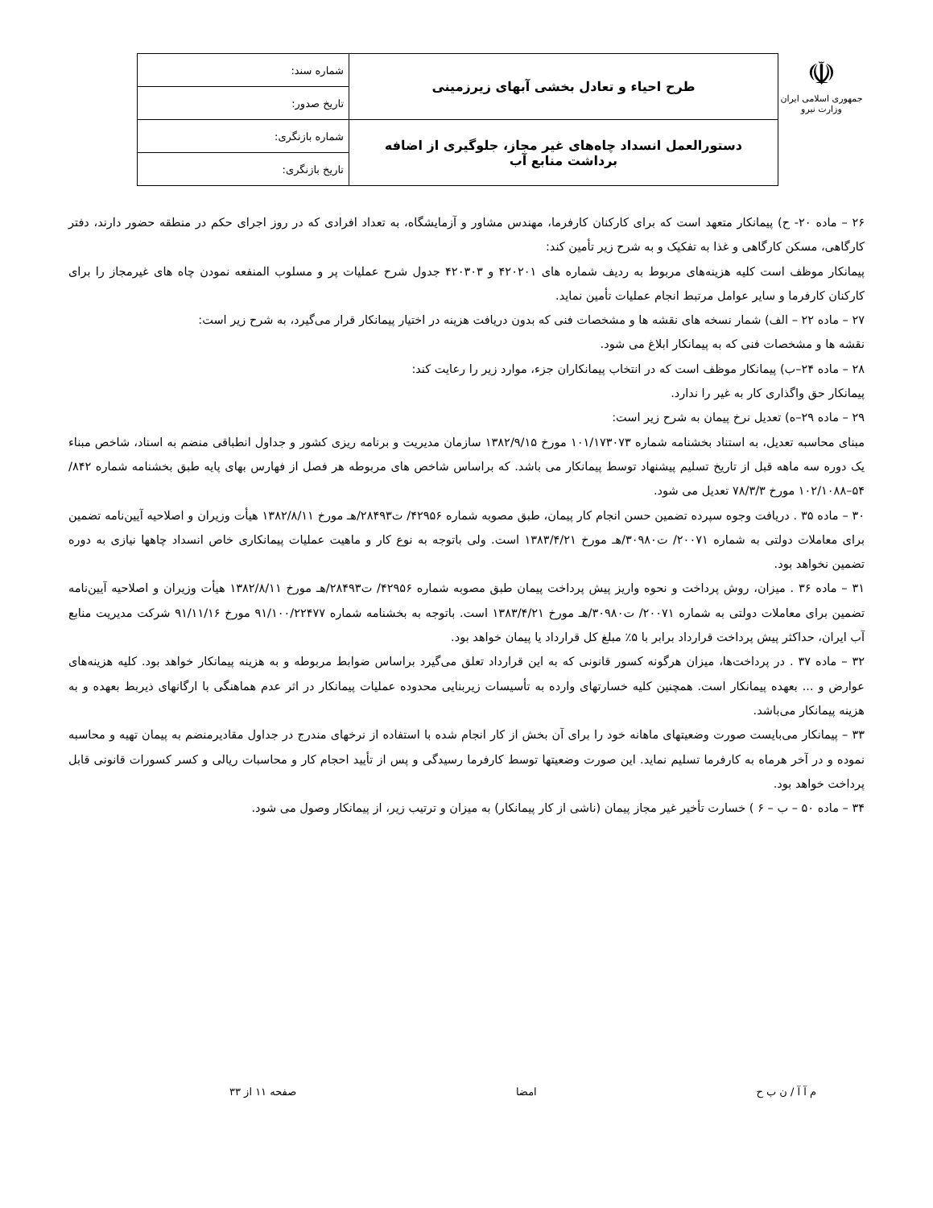☫
جمهوری اسلامی ایران
وزارت نیرو
| طرح احیاء و تعادل بخشی آبهای زیرزمینی | شماره سند: |
| | تاریخ صدور: |
| دستورالعمل انسداد چاه‌های غیر مجاز، جلوگیری از اضافه برداشت منابع آب | شماره بازنگری: |
| | تاریخ بازنگری: |
۲۶ – ماده ۲۰- ح) پیمانکار متعهد است که برای کارکنان کارفرما، مهندس مشاور و آزمایشگاه، به تعداد افرادی که در روز اجرای حکم در منطقه حضور دارند، دفتر کارگاهی، مسکن کارگاهی و غذا به تفکیک و به شرح زیر تأمین کند:
پیمانکار موظف است کلیه هزینه‌های مربوط به ردیف شماره های ۴۲۰۲۰۱ و ۴۲۰۳۰۳ جدول شرح عملیات پر و مسلوب المنفعه نمودن چاه های غیرمجاز را برای کارکنان کارفرما و سایر عوامل مرتبط انجام عملیات تأمین نماید.
۲۷ – ماده ۲۲ – الف) شمار نسخه های نقشه ها و مشخصات فنی که بدون دریافت هزینه در اختیار پیمانکار قرار می‌گیرد، به شرح زیر است:
نقشه ها و مشخصات فنی که به پیمانکار ابلاغ می شود.
۲۸ – ماده ۲۴–ب) پیمانکار موظف است که در انتخاب پیمانکاران جزء، موارد زیر را رعایت کند:
پیمانکار حق واگذاری کار به غیر را ندارد.
۲۹ – ماده ۲۹–ه) تعدیل نرخ پیمان به شرح زیر است:
مبنای محاسبه تعدیل، به استناد بخشنامه شماره ۱۰۱/۱۷۳۰۷۳ مورخ ۱۳۸۲/۹/۱۵ سازمان مدیریت و برنامه ریزی کشور و جداول انطباقی منضم به اسناد، شاخص مبناء یک دوره سه ماهه قبل از تاریخ تسلیم پیشنهاد توسط پیمانکار می باشد. که براساس شاخص های مربوطه هر فصل از فهارس بهای پایه طبق بخشنامه شماره ۸۴۲/ ۵۴–۱۰۲/۱۰۸۸ مورخ ۷۸/۳/۳ تعدیل می شود.
۳۰ – ماده ۳۵ . دریافت وجوه سپرده تضمین حسن انجام کار پیمان، طبق مصوبه شماره ۴۲۹۵۶/ ت۲۸۴۹۳/هـ مورخ ۱۳۸۲/۸/۱۱ هیأت وزیران و اصلاحیه آیین‌نامه تضمین برای معاملات دولتی به شماره ۲۰۰۷۱/ ت۳۰۹۸۰/هـ مورخ ۱۳۸۳/۴/۲۱ است. ولی باتوجه به نوع کار و ماهیت عملیات پیمانکاری خاص انسداد چاهها نیازی به دوره تضمین نخواهد بود.
۳۱ – ماده ۳۶ . میزان، روش پرداخت و نحوه واریز پیش پرداخت پیمان طبق مصوبه شماره ۴۲۹۵۶/ ت۲۸۴۹۳/هـ مورخ ۱۳۸۲/۸/۱۱ هیأت وزیران و اصلاحیه آیین‌نامه تضمین برای معاملات دولتی به شماره ۲۰۰۷۱/ ت۳۰۹۸۰/هـ مورخ ۱۳۸۳/۴/۲۱ است. باتوجه به بخشنامه شماره ۹۱/۱۰۰/۲۲۴۷۷ مورخ ۹۱/۱۱/۱۶ شرکت مدیریت منابع آب ایران، حداکثر پیش پرداخت قرارداد برابر با ۵٪ مبلغ کل قرارداد یا پیمان خواهد بود.
۳۲ – ماده ۳۷ . در پرداخت‌ها، میزان هرگونه کسور قانونی که به این قرارداد تعلق می‌گیرد براساس ضوابط مربوطه و به هزینه پیمانکار خواهد بود. کلیه هزینه‌های عوارض و ... بعهده پیمانکار است. همچنین کلیه خسارتهای وارده به تأسیسات زیربنایی محدوده عملیات پیمانکار در اثر عدم هماهنگی با ارگانهای ذیربط بعهده و به هزینه پیمانکار می‌باشد.
۳۳ – پیمانکار می‌بایست صورت وضعیتهای ماهانه خود را برای آن بخش از کار انجام شده با استفاده از نرخهای مندرج در جداول مقادیرمنضم به پیمان تهیه و محاسبه نموده و در آخر هرماه به کارفرما تسلیم نماید. این صورت وضعیتها توسط کارفرما رسیدگی و پس از تأیید احجام کار و محاسبات ریالی و کسر کسورات قانونی قابل پرداخت خواهد بود.
۳۴ – ماده ۵۰ – ب – ۶ ) خسارت تأخیر غیر مجاز پیمان (ناشی از کار پیمانکار) به میزان و ترتیب زیر، از پیمانکار وصول می شود.
م آ آ / ن ب ح امضا صفحه ۱۱ از ۳۳